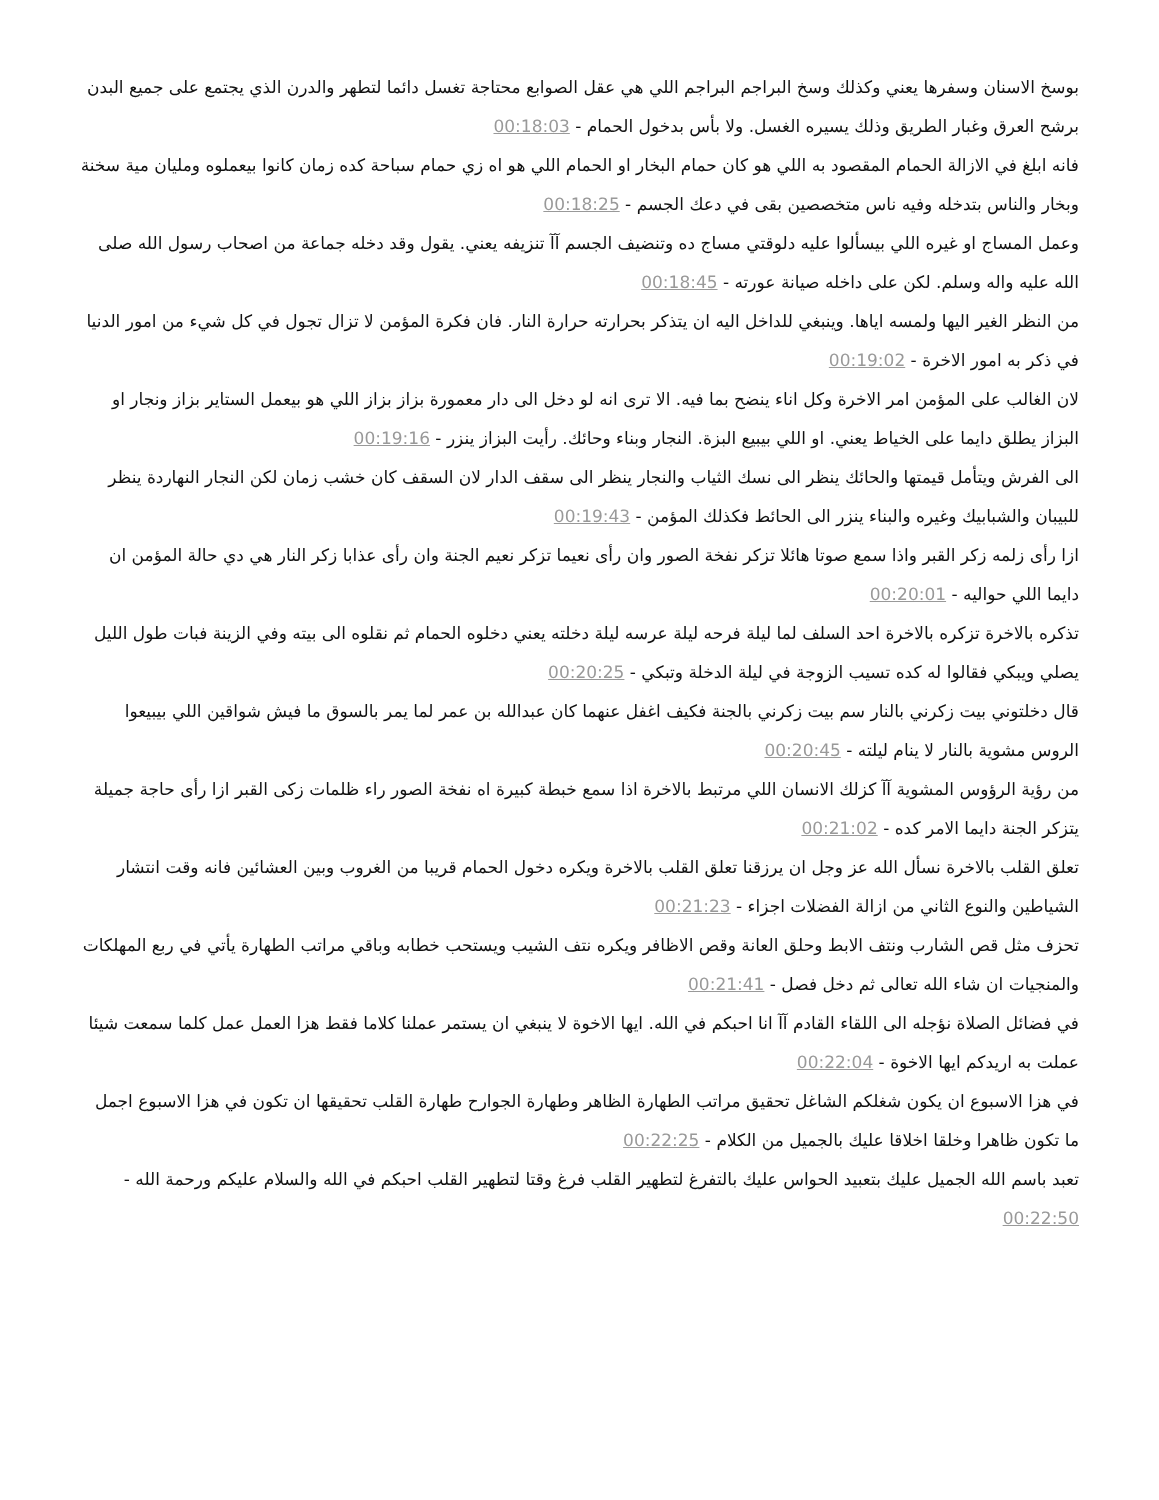بوسخ الاسنان وسفرها يعني وكذلك وسخ البراجم البراجم اللي هي عقل الصوابع محتاجة تغسل دائما لتطهر والدرن الذي يجتمع على جميع البدن برشح العرق وغبار الطريق وذلك يسيره الغسل. ولا بأس بدخول الحمام - 00:18:03
فانه ابلغ في الازالة الحمام المقصود به اللي هو كان حمام البخار او الحمام اللي هو اه زي حمام سباحة كده زمان كانوا بيعملوه ومليان مية سخنة وبخار والناس بتدخله وفيه ناس متخصصين بقى في دعك الجسم - 00:18:25
وعمل المساج او غيره اللي بيسألوا عليه دلوقتي مساج ده وتنضيف الجسم آآ تنزيفه يعني. يقول وقد دخله جماعة من اصحاب رسول الله صلى الله عليه واله وسلم. لكن على داخله صيانة عورته - 00:18:45
من النظر الغير اليها ولمسه اياها. وينبغي للداخل اليه ان يتذكر بحرارته حرارة النار. فان فكرة المؤمن لا تزال تجول في كل شيء من امور الدنيا في ذكر به امور الاخرة - 00:19:02
لان الغالب على المؤمن امر الاخرة وكل اناء ينضح بما فيه. الا ترى انه لو دخل الى دار معمورة بزاز بزاز اللي هو بيعمل الستاير بزاز ونجار او البزاز يطلق دايما على الخياط يعني. او اللي بيبيع البزة. النجار وبناء وحائك. رأيت البزاز ينزر - 00:19:16
الى الفرش ويتأمل قيمتها والحائك ينظر الى نسك الثياب والنجار ينظر الى سقف الدار لان السقف كان خشب زمان لكن النجار النهاردة ينظر للبيبان والشبابيك وغيره والبناء ينزر الى الحائط فكذلك المؤمن - 00:19:43
ازا رأى زلمه زكر القبر واذا سمع صوتا هائلا تزكر نفخة الصور وان رأى نعيما تزكر نعيم الجنة وان رأى عذابا زكر النار هي دي حالة المؤمن ان دايما اللي حواليه - 00:20:01
تذكره بالاخرة تزكره بالاخرة احد السلف لما ليلة فرحه ليلة عرسه ليلة دخلته يعني دخلوه الحمام ثم نقلوه الى بيته وفي الزينة فبات طول الليل يصلي ويبكي فقالوا له كده تسيب الزوجة في ليلة الدخلة وتبكي - 00:20:25
قال دخلتوني بيت زكرني بالنار سم بيت زكرني بالجنة فكيف اغفل عنهما كان عبدالله بن عمر لما يمر بالسوق ما فيش شواقين اللي بيبيعوا الروس مشوية بالنار لا ينام ليلته - 00:20:45
من رؤية الرؤوس المشوية آآ كزلك الانسان اللي مرتبط بالاخرة اذا سمع خبطة كبيرة اه نفخة الصور راء ظلمات زكى القبر ازا رأى حاجة جميلة يتزكر الجنة دايما الامر كده - 00:21:02
تعلق القلب بالاخرة نسأل الله عز وجل ان يرزقنا تعلق القلب بالاخرة ويكره دخول الحمام قريبا من الغروب وبين العشائين فانه وقت انتشار الشياطين والنوع الثاني من ازالة الفضلات اجزاء - 00:21:23
تحزف مثل قص الشارب ونتف الابط وحلق العانة وقص الاظافر ويكره نتف الشيب ويستحب خطابه وباقي مراتب الطهارة يأتي في ربع المهلكات والمنجيات ان شاء الله تعالى ثم دخل فصل - 00:21:41
في فضائل الصلاة نؤجله الى اللقاء القادم آآ انا احبكم في الله. ايها الاخوة لا ينبغي ان يستمر عملنا كلاما فقط هزا العمل عمل كلما سمعت شيئا عملت به اريدكم ايها الاخوة - 00:22:04
في هزا الاسبوع ان يكون شغلكم الشاغل تحقيق مراتب الطهارة الظاهر وطهارة الجوارح طهارة القلب تحقيقها ان تكون في هزا الاسبوع اجمل ما تكون ظاهرا وخلقا اخلاقا عليك بالجميل من الكلام - 00:22:25
تعبد باسم الله الجميل عليك بتعبيد الحواس عليك بالتفرغ لتطهير القلب فرغ وقتا لتطهير القلب احبكم في الله والسلام عليكم ورحمة الله - 00:22:50